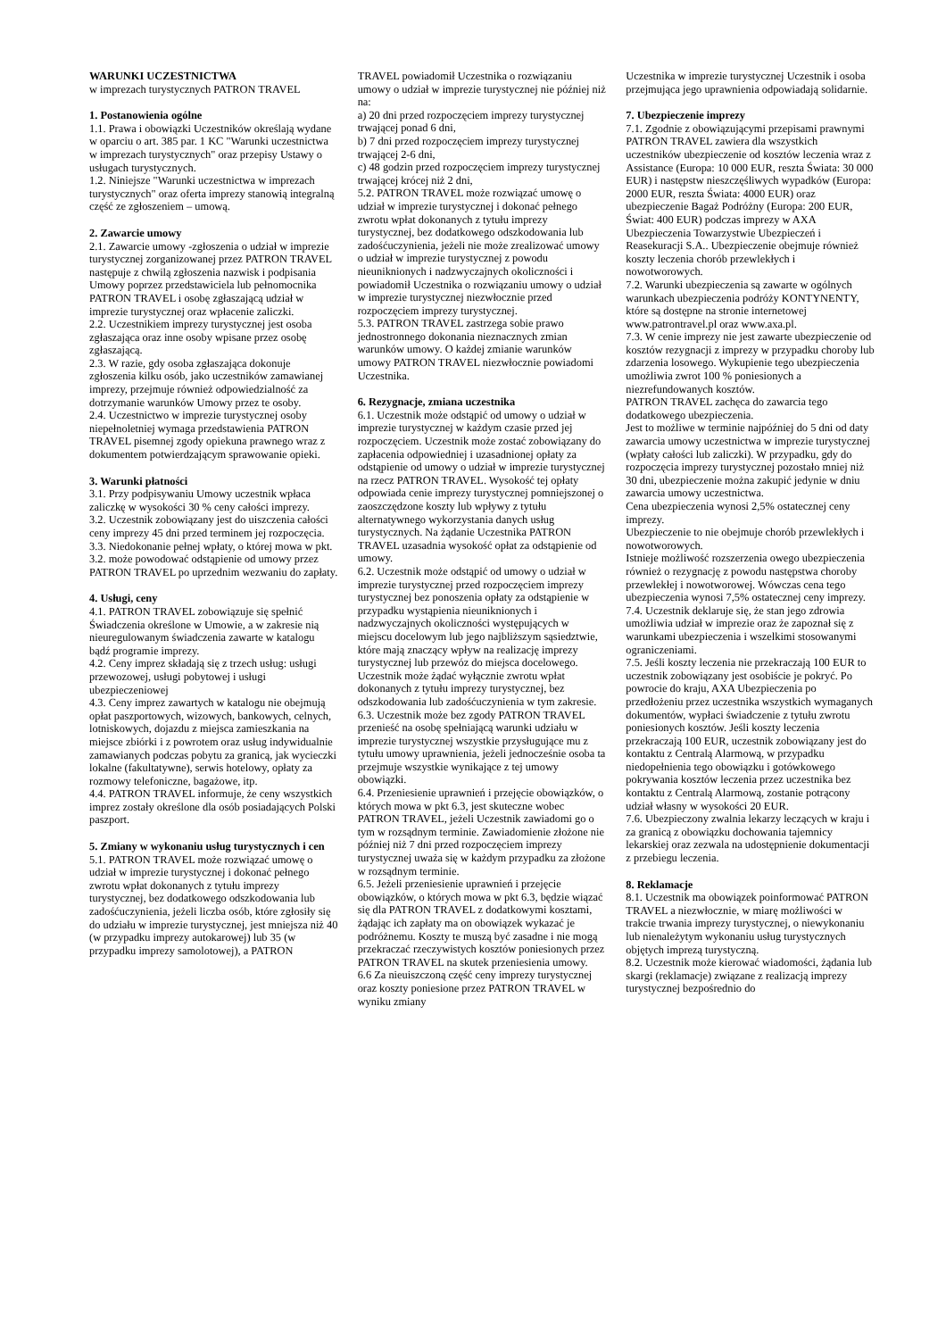WARUNKI UCZESTNICTWA
w imprezach turystycznych PATRON TRAVEL
1. Postanowienia ogólne
1.1. Prawa i obowiązki Uczestników określają wydane w oparciu o art. 385 par. 1 KC "Warunki uczestnictwa w imprezach turystycznych" oraz przepisy Ustawy o usługach turystycznych.
1.2. Niniejsze "Warunki uczestnictwa w imprezach turystycznych" oraz oferta imprezy stanowią integralną część ze zgłoszeniem – umową.
2. Zawarcie umowy
2.1. Zawarcie umowy -zgłoszenia o udział w imprezie turystycznej zorganizowanej przez PATRON TRAVEL następuje z chwilą zgłoszenia nazwisk i podpisania Umowy poprzez przedstawiciela lub pełnomocnika PATRON TRAVEL i osobę zgłaszającą udział w imprezie turystycznej oraz wpłacenie zaliczki.
2.2. Uczestnikiem imprezy turystycznej jest osoba zgłaszająca oraz inne osoby wpisane przez osobę zgłaszającą.
2.3. W razie, gdy osoba zgłaszająca dokonuje zgłoszenia kilku osób, jako uczestników zamawianej imprezy, przejmuje również odpowiedzialność za dotrzymanie warunków Umowy przez te osoby.
2.4. Uczestnictwo w imprezie turystycznej osoby niepełnoletniej wymaga przedstawienia PATRON TRAVEL pisemnej zgody opiekuna prawnego wraz z dokumentem potwierdzającym sprawowanie opieki.
3. Warunki płatności
3.1. Przy podpisywaniu Umowy uczestnik wpłaca zaliczkę w wysokości 30 % ceny całości imprezy.
3.2. Uczestnik zobowiązany jest do uiszczenia całości ceny imprezy 45 dni przed terminem jej rozpoczęcia.
3.3. Niedokonanie pełnej wpłaty, o której mowa w pkt. 3.2. może powodować odstąpienie od umowy przez PATRON TRAVEL po uprzednim wezwaniu do zapłaty.
4. Usługi, ceny
4.1. PATRON TRAVEL zobowiązuje się spełnić Świadczenia określone w Umowie, a w zakresie nią nieuregulowanym świadczenia zawarte w katalogu bądź programie imprezy.
4.2. Ceny imprez składają się z trzech usług: usługi przewozowej, usługi pobytowej i usługi ubezpieczeniowej
4.3. Ceny imprez zawartych w katalogu nie obejmują opłat paszportowych, wizowych, bankowych, celnych, lotniskowych, dojazdu z miejsca zamieszkania na miejsce zbiórki i z powrotem oraz usług indywidualnie zamawianych podczas pobytu za granicą, jak wycieczki lokalne (fakultatywne), serwis hotelowy, opłaty za rozmowy telefoniczne, bagażowe, itp.
4.4. PATRON TRAVEL informuje, że ceny wszystkich imprez zostały określone dla osób posiadających Polski paszport.
5. Zmiany w wykonaniu usług turystycznych i cen
5.1. PATRON TRAVEL może rozwiązać umowę o udział w imprezie turystycznej i dokonać pełnego zwrotu wpłat dokonanych z tytułu imprezy turystycznej, bez dodatkowego odszkodowania lub zadośćuczynienia, jeżeli liczba osób, które zgłosiły się do udziału w imprezie turystycznej, jest mniejsza niż 40 (w przypadku imprezy autokarowej) lub 35 (w przypadku imprezy samolotowej), a PATRON
TRAVEL powiadomił Uczestnika o rozwiązaniu umowy o udział w imprezie turystycznej nie później niż na:
a) 20 dni przed rozpoczęciem imprezy turystycznej trwającej ponad 6 dni,
b) 7 dni przed rozpoczęciem imprezy turystycznej trwającej 2-6 dni,
c) 48 godzin przed rozpoczęciem imprezy turystycznej trwającej krócej niż 2 dni,
5.2. PATRON TRAVEL może rozwiązać umowę o udział w imprezie turystycznej i dokonać pełnego zwrotu wpłat dokonanych z tytułu imprezy turystycznej, bez dodatkowego odszkodowania lub zadośćuczynienia, jeżeli nie może zrealizować umowy o udział w imprezie turystycznej z powodu nieuniknionych i nadzwyczajnych okoliczności i powiadomił Uczestnika o rozwiązaniu umowy o udział w imprezie turystycznej niezwłocznie przed rozpoczęciem imprezy turystycznej.
5.3. PATRON TRAVEL zastrzega sobie prawo jednostronnego dokonania nieznacznych zmian warunków umowy. O każdej zmianie warunków umowy PATRON TRAVEL niezwłocznie powiadomi Uczestnika.
6. Rezygnacje, zmiana uczestnika
6.1. Uczestnik może odstąpić od umowy o udział w imprezie turystycznej w każdym czasie przed jej rozpoczęciem. Uczestnik może zostać zobowiązany do zapłacenia odpowiedniej i uzasadnionej opłaty za odstąpienie od umowy o udział w imprezie turystycznej na rzecz PATRON TRAVEL. Wysokość tej opłaty odpowiada cenie imprezy turystycznej pomniejszonej o zaoszczędzone koszty lub wpływy z tytułu alternatywnego wykorzystania danych usług turystycznych. Na żądanie Uczestnika PATRON TRAVEL uzasadnia wysokość opłat za odstąpienie od umowy.
6.2. Uczestnik może odstąpić od umowy o udział w imprezie turystycznej przed rozpoczęciem imprezy turystycznej bez ponoszenia opłaty za odstąpienie w przypadku wystąpienia nieuniknionych i nadzwyczajnych okoliczności występujących w miejscu docelowym lub jego najbliższym sąsiedztwie, które mają znaczący wpływ na realizację imprezy turystycznej lub przewóz do miejsca docelowego. Uczestnik może żądać wyłącznie zwrotu wpłat dokonanych z tytułu imprezy turystycznej, bez odszkodowania lub zadośćuczynienia w tym zakresie.
6.3. Uczestnik może bez zgody PATRON TRAVEL przenieść na osobę spełniającą warunki udziału w imprezie turystycznej wszystkie przysługujące mu z tytułu umowy uprawnienia, jeżeli jednocześnie osoba ta przejmuje wszystkie wynikające z tej umowy obowiązki.
6.4. Przeniesienie uprawnień i przejęcie obowiązków, o których mowa w pkt 6.3, jest skuteczne wobec PATRON TRAVEL, jeżeli Uczestnik zawiadomi go o tym w rozsądnym terminie. Zawiadomienie złożone nie później niż 7 dni przed rozpoczęciem imprezy turystycznej uważa się w każdym przypadku za złożone w rozsądnym terminie.
6.5. Jeżeli przeniesienie uprawnień i przejęcie obowiązków, o których mowa w pkt 6.3, będzie wiązać się dla PATRON TRAVEL z dodatkowymi kosztami, żądając ich zapłaty ma on obowiązek wykazać je podróżnemu. Koszty te muszą być zasadne i nie mogą przekraczać rzeczywistych kosztów poniesionych przez PATRON TRAVEL na skutek przeniesienia umowy.
6.6 Za nieuiszczoną część ceny imprezy turystycznej oraz koszty poniesione przez PATRON TRAVEL w wyniku zmiany
Uczestnika w imprezie turystycznej Uczestnik i osoba przejmująca jego uprawnienia odpowiadają solidarnie.
7. Ubezpieczenie imprezy
7.1. Zgodnie z obowiązującymi przepisami prawnymi PATRON TRAVEL zawiera dla wszystkich uczestników ubezpieczenie od kosztów leczenia wraz z Assistance (Europa: 10 000 EUR, reszta Świata: 30 000 EUR) i następstw nieszczęśliwych wypadków (Europa: 2000 EUR, reszta Świata: 4000 EUR) oraz ubezpieczenie Bagaż Podróżny (Europa: 200 EUR, Świat: 400 EUR) podczas imprezy w AXA Ubezpieczenia Towarzystwie Ubezpieczeń i Reasekuracji S.A.. Ubezpieczenie obejmuje również koszty leczenia chorób przewlekłych i nowotworowych.
7.2. Warunki ubezpieczenia są zawarte w ogólnych warunkach ubezpieczenia podróży KONTYNENTY, które są dostępne na stronie internetowej www.patrontravel.pl oraz www.axa.pl.
7.3. W cenie imprezy nie jest zawarte ubezpieczenie od kosztów rezygnacji z imprezy w przypadku choroby lub zdarzenia losowego. Wykupienie tego ubezpieczenia umożliwia zwrot 100 % poniesionych a niezrefundowanych kosztów.
PATRON TRAVEL zachęca do zawarcia tego dodatkowego ubezpieczenia.
Jest to możliwe w terminie najpóźniej do 5 dni od daty zawarcia umowy uczestnictwa w imprezie turystycznej (wpłaty całości lub zaliczki). W przypadku, gdy do rozpoczęcia imprezy turystycznej pozostało mniej niż 30 dni, ubezpieczenie można zakupić jedynie w dniu zawarcia umowy uczestnictwa.
Cena ubezpieczenia wynosi 2,5% ostatecznej ceny imprezy.
Ubezpieczenie to nie obejmuje chorób przewlekłych i nowotworowych.
Istnieje możliwość rozszerzenia owego ubezpieczenia również o rezygnację z powodu następstwa choroby przewlekłej i nowotworowej. Wówczas cena tego ubezpieczenia wynosi 7,5% ostatecznej ceny imprezy.
7.4. Uczestnik deklaruje się, że stan jego zdrowia umożliwia udział w imprezie oraz że zapoznał się z warunkami ubezpieczenia i wszelkimi stosowanymi ograniczeniami.
7.5. Jeśli koszty leczenia nie przekraczają 100 EUR to uczestnik zobowiązany jest osobiście je pokryć. Po powrocie do kraju, AXA Ubezpieczenia po przedłożeniu przez uczestnika wszystkich wymaganych dokumentów, wypłaci świadczenie z tytułu zwrotu poniesionych kosztów. Jeśli koszty leczenia przekraczają 100 EUR, uczestnik zobowiązany jest do kontaktu z Centralą Alarmową, w przypadku niedopełnienia tego obowiązku i gotówkowego pokrywania kosztów leczenia przez uczestnika bez kontaktu z Centralą Alarmową, zostanie potrącony udział własny w wysokości 20 EUR.
7.6. Ubezpieczony zwalnia lekarzy leczących w kraju i za granicą z obowiązku dochowania tajemnicy lekarskiej oraz zezwala na udostępnienie dokumentacji z przebiegu leczenia.
8. Reklamacje
8.1. Uczestnik ma obowiązek poinformować PATRON TRAVEL a niezwłocznie, w miarę możliwości w trakcie trwania imprezy turystycznej, o niewykonaniu lub nienależytym wykonaniu usług turystycznych objętych imprezą turystyczną.
8.2. Uczestnik może kierować wiadomości, żądania lub skargi (reklamacje) związane z realizacją imprezy turystycznej bezpośrednio do